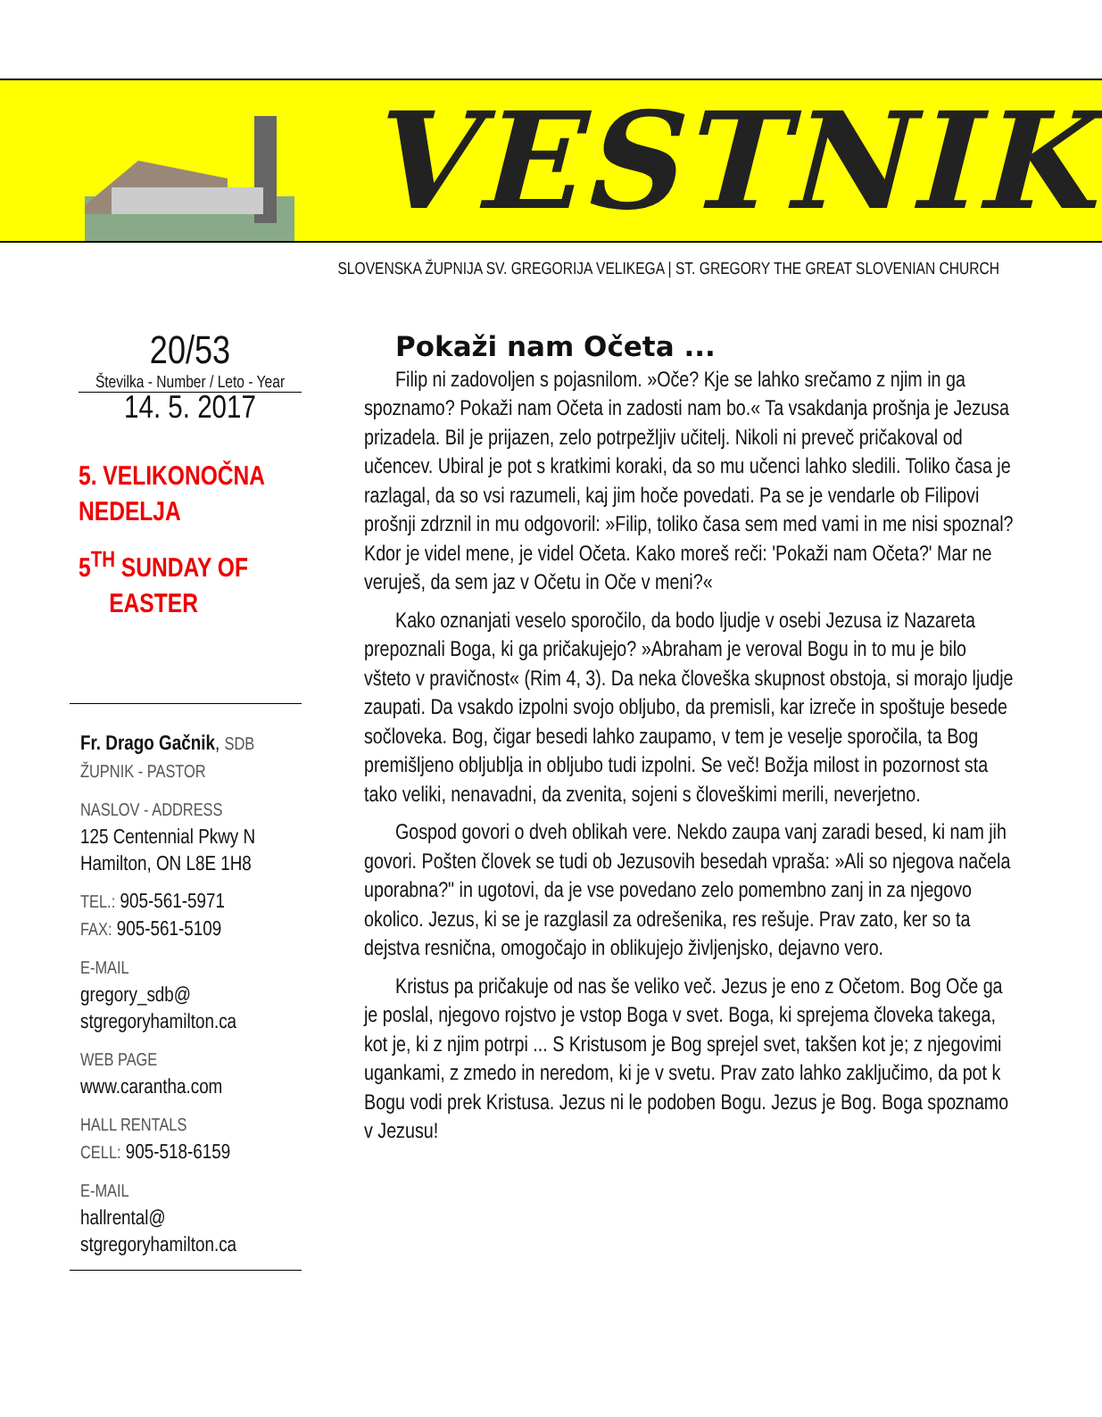VESTNIK
SLOVENSKA ŽUPNIJA SV. GREGORIJA VELIKEGA | ST. GREGORY THE GREAT SLOVENIAN CHURCH
20/53
Številka - Number / Leto - Year
14. 5. 2017
5. VELIKONOČNA NEDELJA
5<sup>TH</sup> SUNDAY OF
EASTER
Fr. Drago Gačnik, SDB
ŽUPNIK - PASTOR
NASLOV - ADDRESS
125 Centennial Pkwy N
Hamilton, ON L8E 1H8
TEL.: 905-561-5971
FAX: 905-561-5109
E-MAIL
gregory_sdb@
stgregoryhamilton.ca
WEB PAGE
www.carantha.com
HALL RENTALS
CELL: 905-518-6159
E-MAIL
hallrental@
stgregoryhamilton.ca
Pokaži nam Očeta ...
Filip ni zadovoljen s pojasnilom. »Oče? Kje se lahko srečamo z njim in ga spoznamo? Pokaži nam Očeta in zadosti nam bo.« Ta vsakdanja prošnja je Jezusa prizadela. Bil je prijazen, zelo potrpežljiv učitelj. Nikoli ni preveč pričakoval od učencev. Ubiral je pot s kratkimi koraki, da so mu učenci lahko sledili. Toliko časa je razlagal, da so vsi razumeli, kaj jim hoče povedati. Pa se je vendarle ob Filipovi prošnji zdrznil in mu odgovoril: »Filip, toliko časa sem med vami in me nisi spoznal? Kdor je videl mene, je videl Očeta. Kako moreš reči: 'Pokaži nam Očeta?' Mar ne veruješ, da sem jaz v Očetu in Oče v meni?«
Kako oznanjati veselo sporočilo, da bodo ljudje v osebi Jezusa iz Nazareta prepoznali Boga, ki ga pričakujejo? »Abraham je veroval Bogu in to mu je bilo všteto v pravičnost« (Rim 4, 3). Da neka človeška skupnost obstoja, si morajo ljudje zaupati. Da vsakdo izpolni svojo obljubo, da premisli, kar izreče in spoštuje besede sočloveka. Bog, čigar besedi lahko zaupamo, v tem je veselje sporočila, ta Bog premišljeno obljublja in obljubo tudi izpolni. Se več! Božja milost in pozornost sta tako veliki, nenavadni, da zvenita, sojeni s človeškimi merili, neverjetno.
Gospod govori o dveh oblikah vere. Nekdo zaupa vanj zaradi besed, ki nam jih govori. Pošten človek se tudi ob Jezusovih besedah vpraša: »Ali so njegova načela uporabna?" in ugotovi, da je vse povedano zelo pomembno zanj in za njegovo okolico. Jezus, ki se je razglasil za odrešenika, res rešuje. Prav zato, ker so ta dejstva resnična, omogočajo in oblikujejo življenjsko, dejavno vero.
Kristus pa pričakuje od nas še veliko več. Jezus je eno z Očetom. Bog Oče ga je poslal, njegovo rojstvo je vstop Boga v svet. Boga, ki sprejema človeka takega, kot je, ki z njim potrpi ... S Kristusom je Bog sprejel svet, takšen kot je; z njegovimi ugankami, z zmedo in neredom, ki je v svetu. Prav zato lahko zaključimo, da pot k Bogu vodi prek Kristusa. Jezus ni le podoben Bogu. Jezus je Bog. Boga spoznamo v Jezusu!